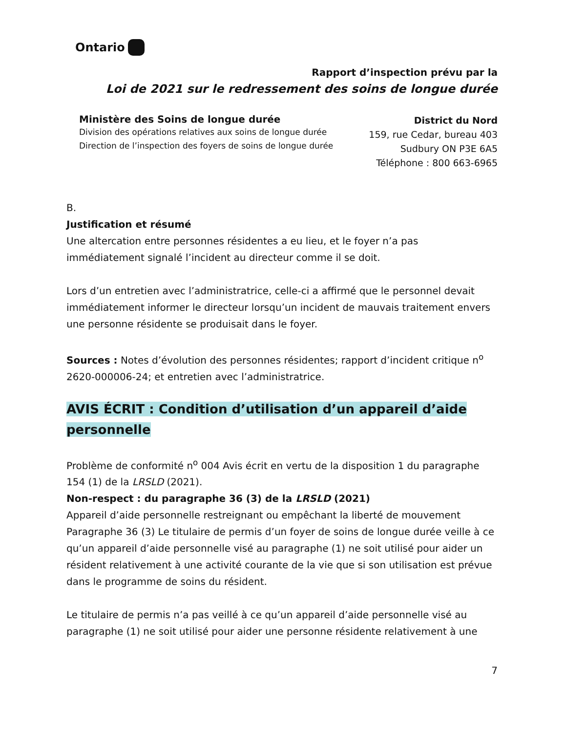Ontario
Rapport d’inspection prévu par la
Loi de 2021 sur le redressement des soins de longue durée
Ministère des Soins de longue durée
Division des opérations relatives aux soins de longue durée
Direction de l’inspection des foyers de soins de longue durée
District du Nord
159, rue Cedar, bureau 403
Sudbury ON P3E 6A5
Téléphone : 800 663-6965
B.
Justification et résumé
Une altercation entre personnes résidentes a eu lieu, et le foyer n’a pas immédiatement signalé l’incident au directeur comme il se doit.
Lors d’un entretien avec l’administratrice, celle-ci a affirmé que le personnel devait immédiatement informer le directeur lorsqu’un incident de mauvais traitement envers une personne résidente se produisait dans le foyer.
Sources : Notes d’évolution des personnes résidentes; rapport d’incident critique n<sup>o</sup> 2620-000006-24; et entretien avec l’administratrice.
AVIS ÉCRIT : Condition d’utilisation d’un appareil d’aide personnelle
Problème de conformité n<sup>o</sup> 004 Avis écrit en vertu de la disposition 1 du paragraphe 154 (1) de la LRSLD (2021).
Non-respect : du paragraphe 36 (3) de la LRSLD (2021)
Appareil d’aide personnelle restreignant ou empêchant la liberté de mouvement
Paragraphe 36 (3) Le titulaire de permis d’un foyer de soins de longue durée veille à ce qu’un appareil d’aide personnelle visé au paragraphe (1) ne soit utilisé pour aider un résident relativement à une activité courante de la vie que si son utilisation est prévue dans le programme de soins du résident.
Le titulaire de permis n’a pas veillé à ce qu’un appareil d’aide personnelle visé au paragraphe (1) ne soit utilisé pour aider une personne résidente relativement à une
7